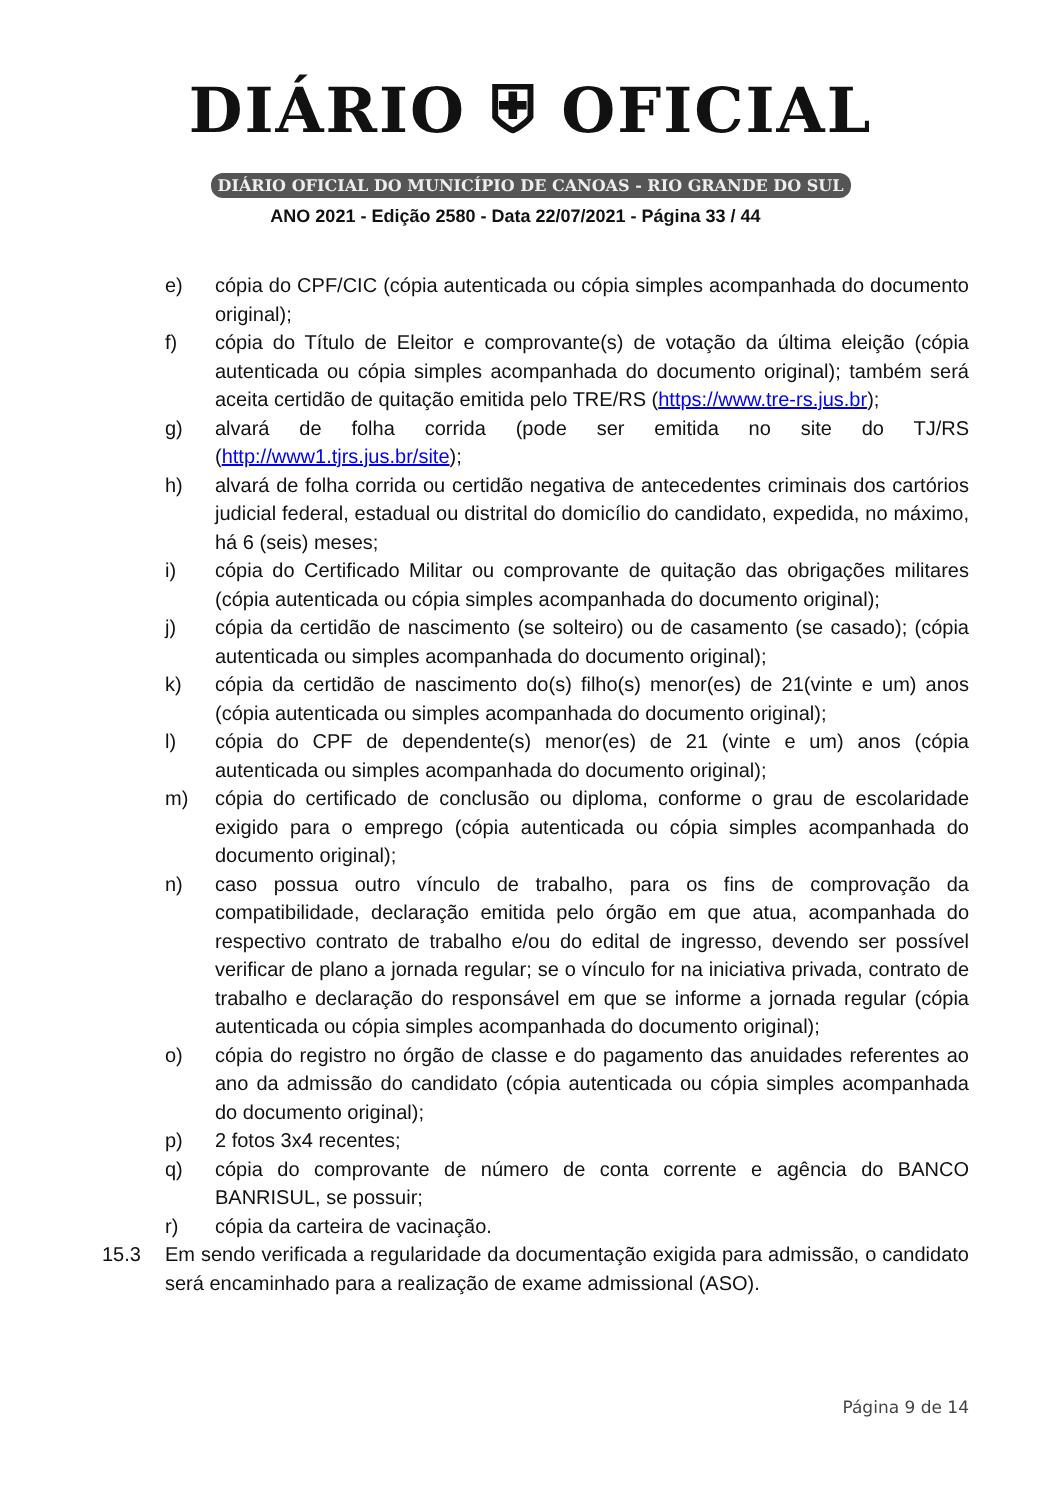DIÁRIO ⛨ OFICIAL
DIÁRIO OFICIAL DO MUNICÍPIO DE CANOAS - RIO GRANDE DO SUL
ANO 2021 - Edição 2580 - Data 22/07/2021 - Página 33 / 44
e) cópia do CPF/CIC (cópia autenticada ou cópia simples acompanhada do documento original);
f) cópia do Título de Eleitor e comprovante(s) de votação da última eleição (cópia autenticada ou cópia simples acompanhada do documento original); também será aceita certidão de quitação emitida pelo TRE/RS (https://www.tre-rs.jus.br);
g) alvará de folha corrida (pode ser emitida no site do TJ/RS (http://www1.tjrs.jus.br/site);
h) alvará de folha corrida ou certidão negativa de antecedentes criminais dos cartórios judicial federal, estadual ou distrital do domicílio do candidato, expedida, no máximo, há 6 (seis) meses;
i) cópia do Certificado Militar ou comprovante de quitação das obrigações militares (cópia autenticada ou cópia simples acompanhada do documento original);
j) cópia da certidão de nascimento (se solteiro) ou de casamento (se casado); (cópia autenticada ou simples acompanhada do documento original);
k) cópia da certidão de nascimento do(s) filho(s) menor(es) de 21(vinte e um) anos (cópia autenticada ou simples acompanhada do documento original);
l) cópia do CPF de dependente(s) menor(es) de 21 (vinte e um) anos (cópia autenticada ou simples acompanhada do documento original);
m) cópia do certificado de conclusão ou diploma, conforme o grau de escolaridade exigido para o emprego (cópia autenticada ou cópia simples acompanhada do documento original);
n) caso possua outro vínculo de trabalho, para os fins de comprovação da compatibilidade, declaração emitida pelo órgão em que atua, acompanhada do respectivo contrato de trabalho e/ou do edital de ingresso, devendo ser possível verificar de plano a jornada regular; se o vínculo for na iniciativa privada, contrato de trabalho e declaração do responsável em que se informe a jornada regular (cópia autenticada ou cópia simples acompanhada do documento original);
o) cópia do registro no órgão de classe e do pagamento das anuidades referentes ao ano da admissão do candidato (cópia autenticada ou cópia simples acompanhada do documento original);
p) 2 fotos 3x4 recentes;
q) cópia do comprovante de número de conta corrente e agência do BANCO BANRISUL, se possuir;
r) cópia da carteira de vacinação.
15.3 Em sendo verificada a regularidade da documentação exigida para admissão, o candidato será encaminhado para a realização de exame admissional (ASO).
Página 9 de 14